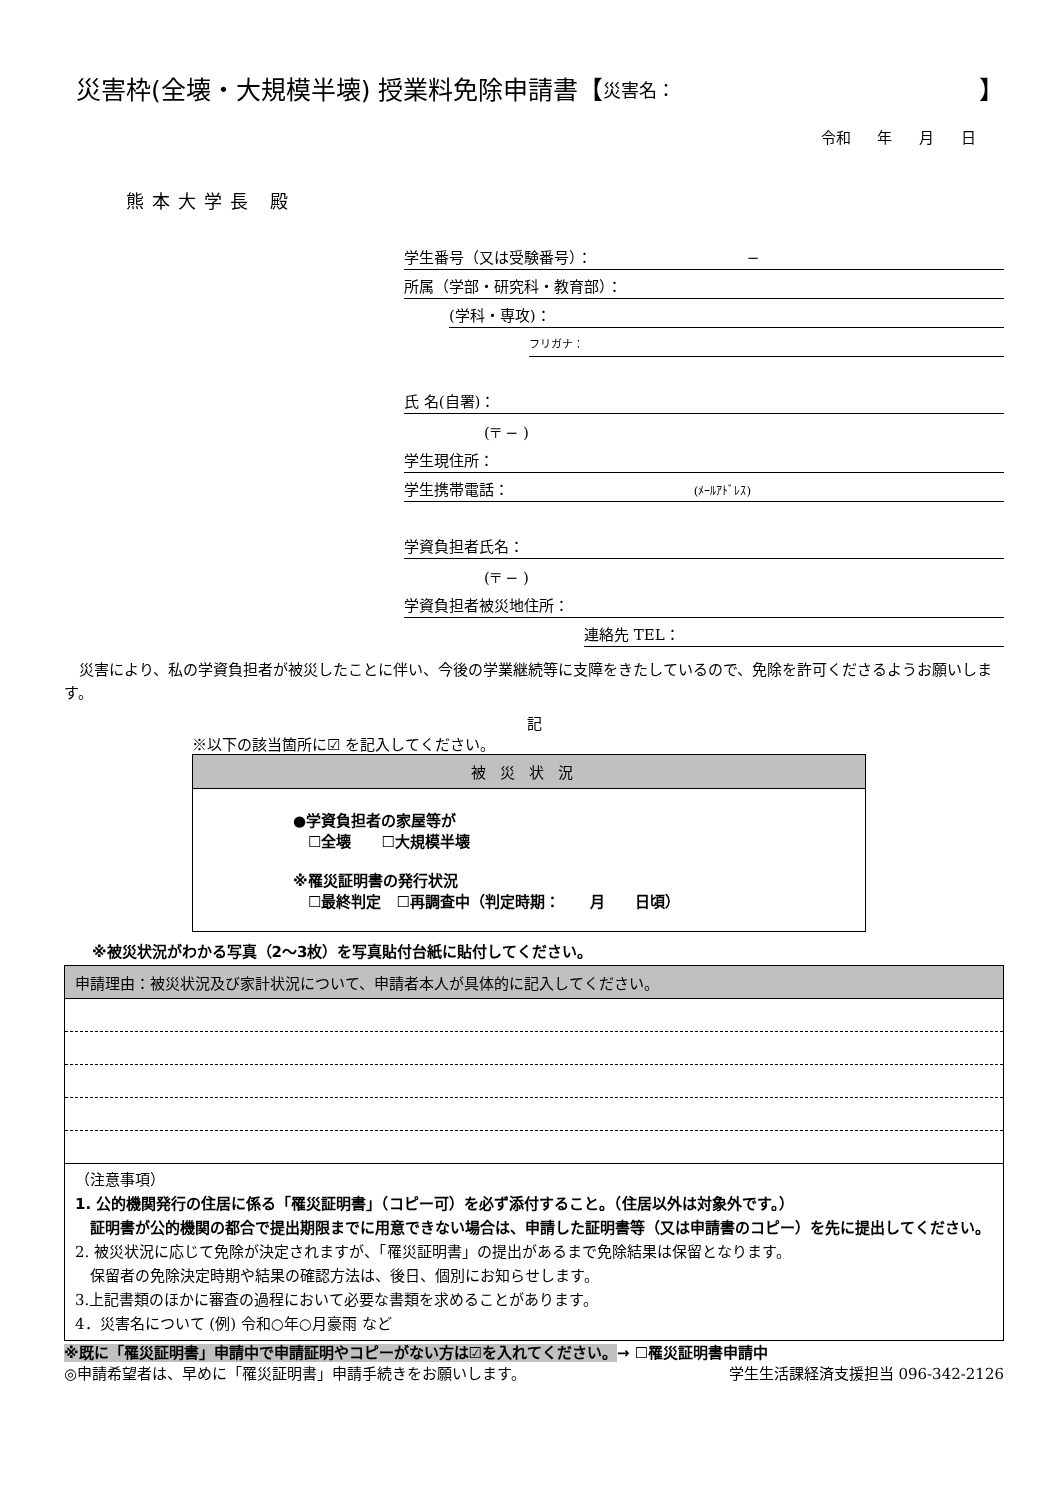災害枠(全壊・大規模半壊) 授業料免除申請書【 災害名： 】
令和 年 月 日
熊本大学長 殿
学生番号（又は受験番号）： −
所属（学部・研究科・教育部）：
(学科・専攻)：
フリガナ：
氏 名(自署)：
(〒 − )
学生現住所：
学生携帯電話： (ﾒｰﾙｱﾄﾞﾚｽ)
学資負担者氏名：
(〒 − )
学資負担者被災地住所：
連絡先 TEL：
　災害により、私の学資負担者が被災したことに伴い、今後の学業継続等に支障をきたしているので、免除を許可くださるようお願いします。
記
※以下の該当箇所に☑ を記入してください。
被災状況
●学資負担者の家屋等が
　☐全壊　　☐大規模半壊
※罹災証明書の発行状況
　☐最終判定　☐再調査中（判定時期：　　月　　日頃）
※被災状況がわかる写真（2〜3枚）を写真貼付台紙に貼付してください。
| 申請理由：被災状況及び家計状況について、申請者本人が具体的に記入してください。 |
| （注意事項） 1. 公的機関発行の住居に係る「罹災証明書」（コピー可）を必ず添付すること。（住居以外は対象外です。） 証明書が公的機関の都合で提出期限までに用意できない場合は、申請した証明書等（又は申請書のコピー）を先に提出してください。 2. 被災状況に応じて免除が決定されますが、「罹災証明書」の提出があるまで免除結果は保留となります。 保留者の免除決定時期や結果の確認方法は、後日、個別にお知らせします。 3.上記書類のほかに審査の過程において必要な書類を求めることがあります。 4．災害名について (例) 令和○年○月豪雨 など |
※既に「罹災証明書」申請中で申請証明やコピーがない方は☑を入れてください。→ ☐罹災証明書申請中
◎申請希望者は、早めに「罹災証明書」申請手続きをお願いします。 学生生活課経済支援担当 096-342-2126